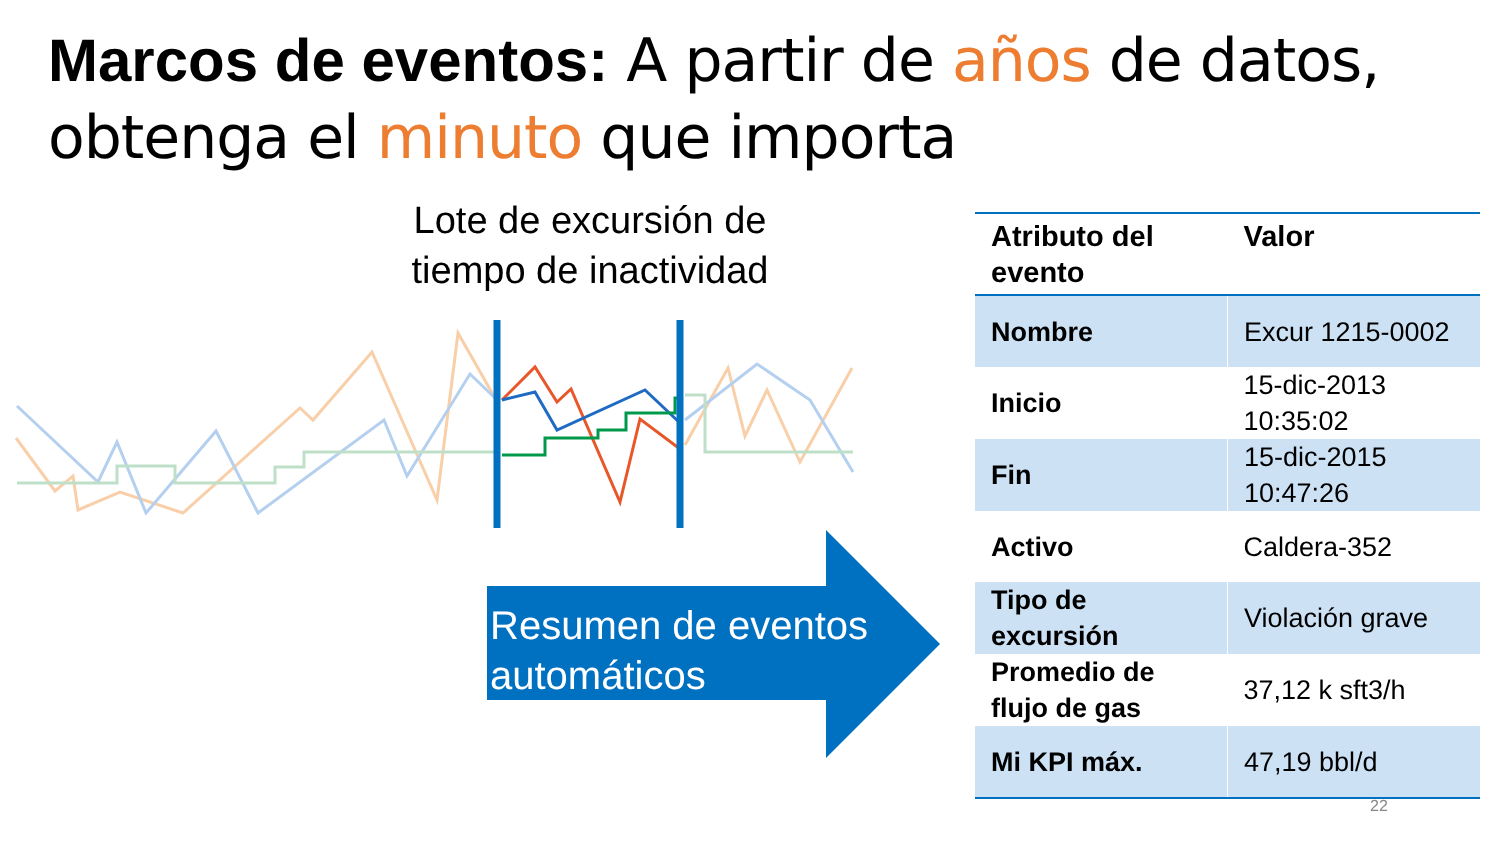Marcos de eventos: A partir de años de datos,
obtenga el minuto que importa
Lote de excursión de tiempo de inactividad
Resumen de eventos automáticos
| Atributo del evento | Valor |
| --- | --- |
| Nombre | Excur 1215-0002 |
| Inicio | 15-dic-2013 10:35:02 |
| Fin | 15-dic-2015 10:47:26 |
| Activo | Caldera-352 |
| Tipo de excursión | Violación grave |
| Promedio de flujo de gas | 37,12 k sft3/h |
| Mi KPI máx. | 47,19 bbl/d |
22